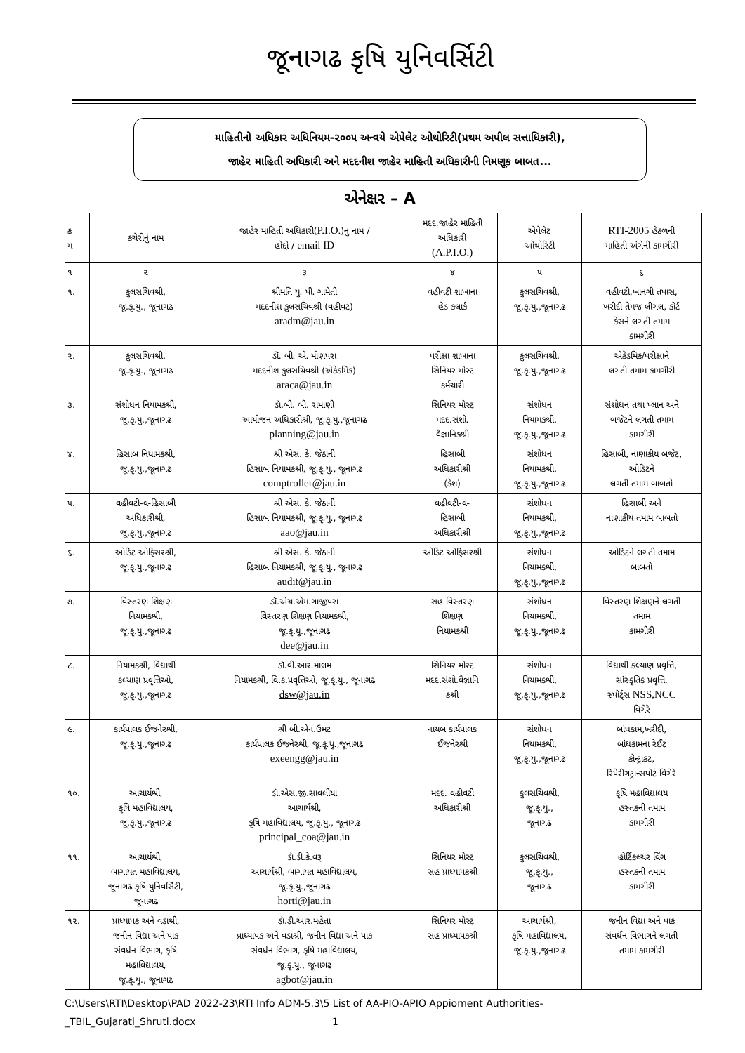જૂનાગઢ કૃષિ યુનિવર્સિટી
માહિતીનો અધિકાર અધિનિયમ-૨૦૦૫ અન્વયે એપેલેટ ઓથોરિટી(પ્રથમ અપીલ સત્તાધિકારી),
જાહેર માહિતી અધિકારી અને મદદનીશ જાહેર માહિતી અધિકારીની નિમણૂક બાબત...
એનેક્ષર – A
| ક્ર મ | કચેરીનું નામ | જાહેર માહિતી અધિકારી( P.I.O. )નું નામ / હોદ્દો / email ID | મદદ.જાહેર માહિતી અધિકારી (A.P.I.O.) | એપેલેટ ઓથોરિટી | RTI-2005 હેઠળની માહિતી અંગેની કામગીરી |
| --- | --- | --- | --- | --- | --- |
| ૧ | ૨ | ૩ | ૪ | ૫ | ૬ |
| ૧. | કુલસચિવશ્રી, જૂ.કૃ.યુ., જૂનાગઢ | શ્રીમતિ યુ. પી. ગામેતી મદદનીશ કુલસચિવશ્રી (વહીવટ) aradm@jau.in | વહીવટી શાખાના હેડ કલાર્ક | કુલસચિવશ્રી, જૂ.કૃ.યુ.,જૂનાગઢ | વહીવટી,ખાનગી તપાસ, ખરીદી તેમજ લીગલ, કોર્ટ કેસને લગતી તમામ કામગીરી |
| ૨. | કુલસચિવશ્રી, જૂ.કૃ.યુ., જૂનાગઢ | ડૉ. બી. એ. મોણપરા મદદનીશ કુલસચિવશ્રી (એકેડમિક) araca@jau.in | પરીક્ષા શાખાના સિનિયર મોસ્ટ કર્મચારી | કુલસચિવશ્રી, જૂ.કૃ.યુ.,જૂનાગઢ | એકેડમિક/પરીક્ષાને લગતી તમામ કામગીરી |
| ૩. | સંશોધન નિયામકશ્રી, જૂ.કૃ.યુ.,જૂનાગઢ | ડૉ.બી. બી. રામાણી આયોજન અધિકારીશ્રી, જૂ.કૃ.યુ.,જૂનાગઢ planning@jau.in | સિનિયર મોસ્ટ મદદ.સંશો. વૈજ્ઞાનિકશ્રી | સંશોધન નિયામકશ્રી, જૂ.કૃ.યુ.,જૂનાગઢ | સંશોધન તથા પ્લાન અને બજેટને લગતી તમામ કામગીરી |
| ૪. | હિસાબ નિયામકશ્રી, જૂ.કૃ.યુ.,જૂનાગઢ | શ્રી એસ. કે. જેઠાની હિસાબ નિયામકશ્રી, જૂ.કૃ.યુ., જૂનાગઢ comptroller@jau.in | હિસાબી અધિકારીશ્રી (કેશ) | સંશોધન નિયામકશ્રી, જૂ.કૃ.યુ.,જૂનાગઢ | હિસાબી, નાણાકીય બજેટ, ઓડિટને લગતી તમામ બાબતો |
| ૫. | વહીવટી-વ-હિસાબી અધિકારીશ્રી, જૂ.કૃ.યુ.,જૂનાગઢ | શ્રી એસ. કે. જેઠાની હિસાબ નિયામકશ્રી, જૂ.કૃ.યુ., જૂનાગઢ aao@jau.in | વહીવટી-વ- હિસાબી અધિકારીશ્રી | સંશોધન નિયામકશ્રી, જૂ.કૃ.યુ.,જૂનાગઢ | હિસાબી અને નાણાકીય તમામ બાબતો |
| ૬. | ઓડિટ ઓફિસરશ્રી, જૂ.કૃ.યુ.,જૂનાગઢ | શ્રી એસ. કે. જેઠાની હિસાબ નિયામકશ્રી, જૂ.કૃ.યુ., જૂનાગઢ audit@jau.in | ઓડિટ ઓફિસરશ્રી | સંશોધન નિયામકશ્રી, જૂ.કૃ.યુ.,જૂનાગઢ | ઓડિટને લગતી તમામ બાબતો |
| ૭. | વિસ્તરણ શિક્ષણ નિયામકશ્રી, જૂ.કૃ.યુ.,જૂનાગઢ | ડૉ.એચ.એમ.ગાજીપરા વિસ્તરણ શિક્ષણ નિયામકશ્રી, જૂ.કૃ.યુ.,જૂનાગઢ dee@jau.in | સહ વિસ્તરણ શિક્ષણ નિયામકશ્રી | સંશોધન નિયામકશ્રી, જૂ.કૃ.યુ.,જૂનાગઢ | વિસ્તરણ શિક્ષણને લગતી તમામ કામગીરી |
| ૮. | નિયામકશ્રી, વિદ્યાર્થી કલ્યાણ પ્રવૃત્તિઓ, જૂ.કૃ.યુ.,જૂનાગઢ | ડૉ.વી.આર.માલમ નિયામકશ્રી, વિ.ક.પ્રવૃત્તિઓ, જૂ.કૃ.યુ., જૂનાગઢ dsw@jau.in | સિનિયર મોસ્ટ મદદ.સંશો.વૈજ્ઞાનિ કશ્રી | સંશોધન નિયામકશ્રી, જૂ.કૃ.યુ.,જૂનાગઢ | વિદ્યાર્થી કલ્યાણ પ્રવૃત્તિ, સાંસ્કૃતિક પ્રવૃત્તિ, સ્પોર્ટ્સ NSS,NCC વિગેરે |
| ૯. | કાર્યપાલક ઈજનેરશ્રી, જૂ.કૃ.યુ.,જૂનાગઢ | શ્રી બી.એન.ઉમટ કાર્યપાલક ઈજનેરશ્રી, જૂ.કૃ.યુ.,જૂનાગઢ exeengg@jau.in | નાયબ કાર્યપાલક ઈજનેરશ્રી | સંશોધન નિયામકશ્રી, જૂ.કૃ.યુ.,જૂનાગઢ | બાંધકામ,ખરીદી, બાંધકામના રેઈટ કોન્ટ્રાકટ, રિપેરીંગટ્રાન્સપોર્ટ વિગેરે |
| ૧૦. | આચાર્યશ્રી, કૃષિ મહાવિદ્યાલય, જૂ.કૃ.યુ.,જૂનાગઢ | ડૉ.એસ.જી.સાવલીયા આચાર્યશ્રી, કૃષિ મહાવિદ્યાલય, જૂ.કૃ.યુ., જૂનાગઢ principal_coa@jau.in | મદદ. વહીવટી અધિકારીશ્રી | કુલસચિવશ્રી, જૂ.કૃ.યુ., જૂનાગઢ | કૃષિ મહાવિદ્યાલય હસ્તકની તમામ કામગીરી |
| ૧૧. | આચાર્યશ્રી, બાગાયત મહાવિદ્યાલય, જૂનાગઢ કૃષિ યુનિવર્સિટી, જૂનાગઢ | ડૉ.ડી.કે.વરૂ આચાર્યશ્રી, બાગાયત મહાવિદ્યાલય, જૂ.કૃ.યુ.,જૂનાગઢ horti@jau.in | સિનિયર મોસ્ટ સહ પ્રાધ્યાપકશ્રી | કુલસચિવશ્રી, જૂ.કૃ.યુ., જૂનાગઢ | હોર્ટિકલ્ચર વિંગ હસ્તકની તમામ કામગીરી |
| ૧૨. | પ્રાધ્યાપક અને વડાશ્રી, જનીન વિદ્યા અને પાક સંવર્ધન વિભાગ, કૃષિ મહાવિદ્યાલય, જૂ.કૃ.યુ., જૂનાગઢ | ડૉ.ડી.આર.મહેતા પ્રાધ્યાપક અને વડાશ્રી, જનીન વિદ્યા અને પાક સંવર્ધન વિભાગ, કૃષિ મહાવિદ્યાલય, જૂ.કૃ.યુ., જૂનાગઢ agbot@jau.in | સિનિયર મોસ્ટ સહ પ્રાધ્યાપકશ્રી | આચાર્યશ્રી, કૃષિ મહાવિદ્યાલય, જૂ.કૃ.યુ.,જૂનાગઢ | જનીન વિદ્યા અને પાક સંવર્ધન વિભાગને લગતી તમામ કામગીરી |
C:\Users\RTI\Desktop\PAD 2022-23\RTI Info ADM-5.3\5 List of AA-PIO-APIO Appioment Authorities-
_TBIL_Gujarati_Shruti.docx 1